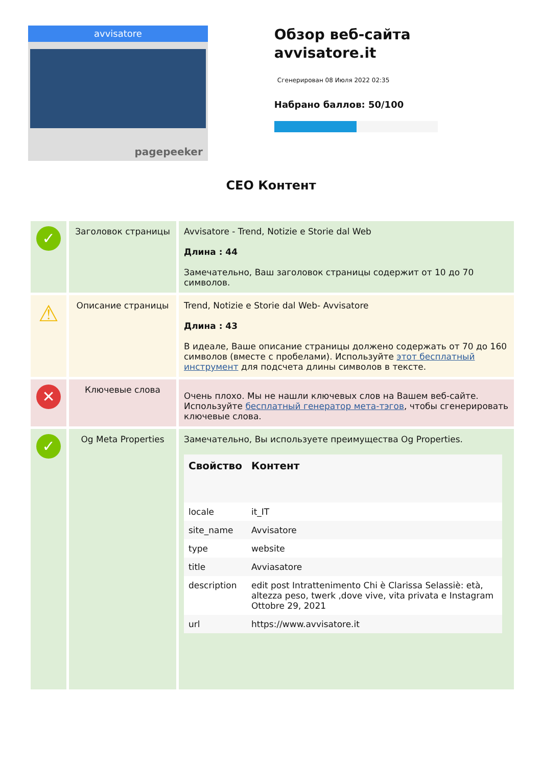avvisatore
pagepeeker
Обзор веб-сайта avvisatore.it
Сгенерирован 08 Июля 2022 02:35
Набрано баллов: 50/100
CEO Контент
| ✓ | Заголовок страницы | Avvisatore - Trend, Notizie e Storie dal Web Длина : 44 Замечательно, Ваш заголовок страницы содержит от 10 до 70 символов. |
| ⚠ | Описание страницы | Trend, Notizie e Storie dal Web- Avvisatore Длина : 43 В идеале, Ваше описание страницы должено содержать от 70 до 160 символов (вместе с пробелами). Используйте этот бесплатный инструмент для подсчета длины символов в тексте. |
| ✕ | Ключевые слова | Очень плохо. Мы не нашли ключевых слов на Вашем веб-сайте. Используйте бесплатный генератор мета-тэгов , чтобы сгенерировать ключевые слова. |
| ✓ | Og Meta Properties | Замечательно, Вы используете преимущества Og Properties. / Свойство / Контент / / --- / --- / / locale / it_IT / / site_name / Avvisatore / / type / website / / title / Avviasatore / / description / edit post Intrattenimento Chi è Clarissa Selassiè: età, altezza peso, twerk ,dove vive, vita privata e Instagram Ottobre 29, 2021 / / url / https://www.avvisatore.it / |